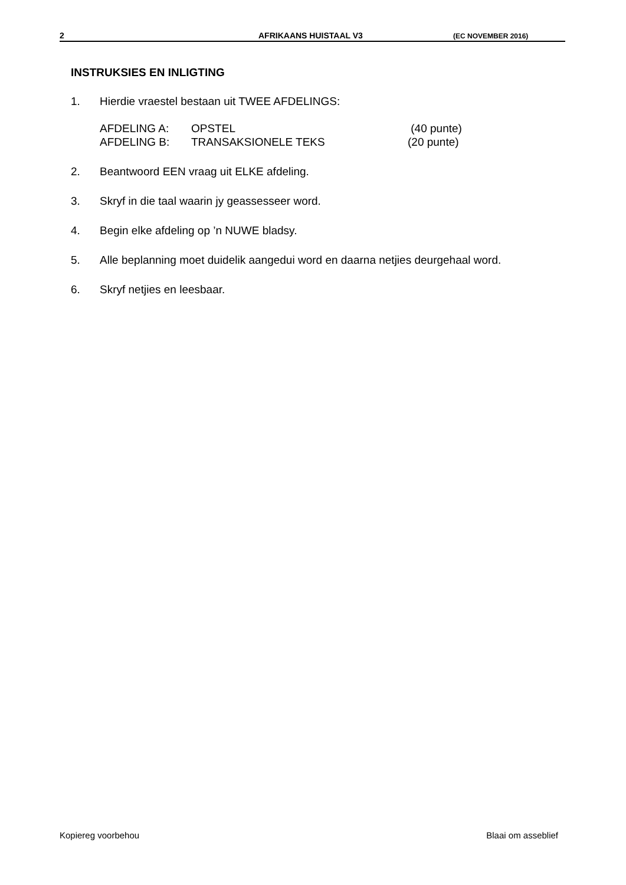2 AFRIKAANS HUISTAAL V3 (EC NOVEMBER 2016)
INSTRUKSIES EN INLIGTING
1. Hierdie vraestel bestaan uit TWEE AFDELINGS:
| AFDELING A: | OPSTEL | (40 punte) |
| AFDELING B: | TRANSAKSIONELE TEKS | (20 punte) |
2. Beantwoord EEN vraag uit ELKE afdeling.
3. Skryf in die taal waarin jy geassesseer word.
4. Begin elke afdeling op ’n NUWE bladsy.
5. Alle beplanning moet duidelik aangedui word en daarna netjies deurgehaal word.
6. Skryf netjies en leesbaar.
Kopiereg voorbehou Blaai om asseblief